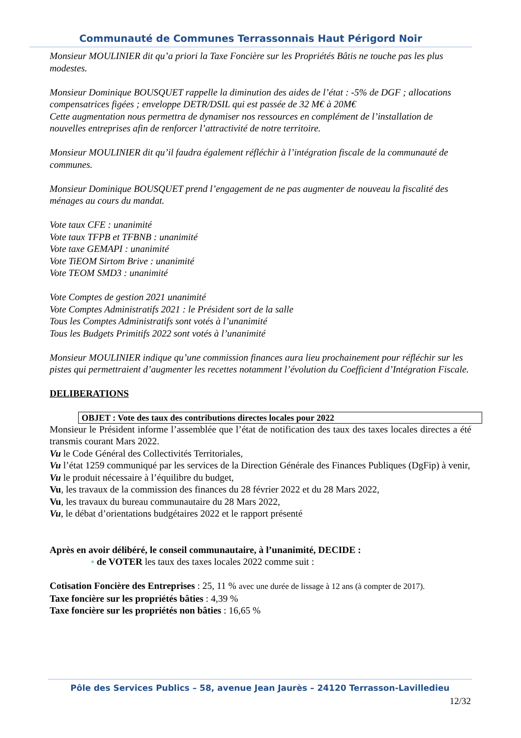Communauté de Communes Terrassonnais Haut Périgord Noir
Monsieur MOULINIER dit qu’a priori la Taxe Foncière sur les Propriétés Bâtis ne touche pas les plus modestes.
Monsieur Dominique BOUSQUET rappelle la diminution des aides de l’état : -5% de DGF ; allocations compensatrices figées ; enveloppe DETR/DSIL qui est passée de 32 M€ à 20M€
Cette augmentation nous permettra de dynamiser nos ressources en complément de l’installation de nouvelles entreprises afin de renforcer l’attractivité de notre territoire.
Monsieur MOULINIER dit qu’il faudra également réfléchir à l’intégration fiscale de la communauté de communes.
Monsieur Dominique BOUSQUET prend l’engagement de ne pas augmenter de nouveau la fiscalité des ménages au cours du mandat.
Vote taux CFE : unanimité
Vote taux TFPB et TFBNB : unanimité
Vote taxe GEMAPI : unanimité
Vote TiEOM Sirtom Brive : unanimité
Vote TEOM SMD3 : unanimité
Vote Comptes de gestion 2021 unanimité
Vote Comptes Administratifs 2021 : le Président sort de la salle
Tous les Comptes Administratifs sont votés à l’unanimité
Tous les Budgets Primitifs 2022 sont votés à l’unanimité
Monsieur MOULINIER indique qu’une commission finances aura lieu prochainement pour réfléchir sur les pistes qui permettraient d’augmenter les recettes notamment l’évolution du Coefficient d’Intégration Fiscale.
DELIBERATIONS
OBJET : Vote des taux des contributions directes locales pour 2022
Monsieur le Président informe l’assemblée que l’état de notification des taux des taxes locales directes a été transmis courant Mars 2022.
Vu le Code Général des Collectivités Territoriales,
Vu l’état 1259 communiqué par les services de la Direction Générale des Finances Publiques (DgFip) à venir,
Vu le produit nécessaire à l’équilibre du budget,
Vu, les travaux de la commission des finances du 28 février 2022 et du 28 Mars 2022,
Vu, les travaux du bureau communautaire du 28 Mars 2022,
Vu, le débat d’orientations budgétaires 2022 et le rapport présenté
Après en avoir délibéré, le conseil communautaire, à l’unanimité, DECIDE :
▪ de VOTER les taux des taxes locales 2022 comme suit :
Cotisation Foncière des Entreprises : 25, 11 % avec une durée de lissage à 12 ans (à compter de 2017).
Taxe foncière sur les propriétés bâties : 4,39 %
Taxe foncière sur les propriétés non bâties : 16,65 %
Pôle des Services Publics – 58, avenue Jean Jaurès – 24120 Terrasson-Lavilledieu
12/32